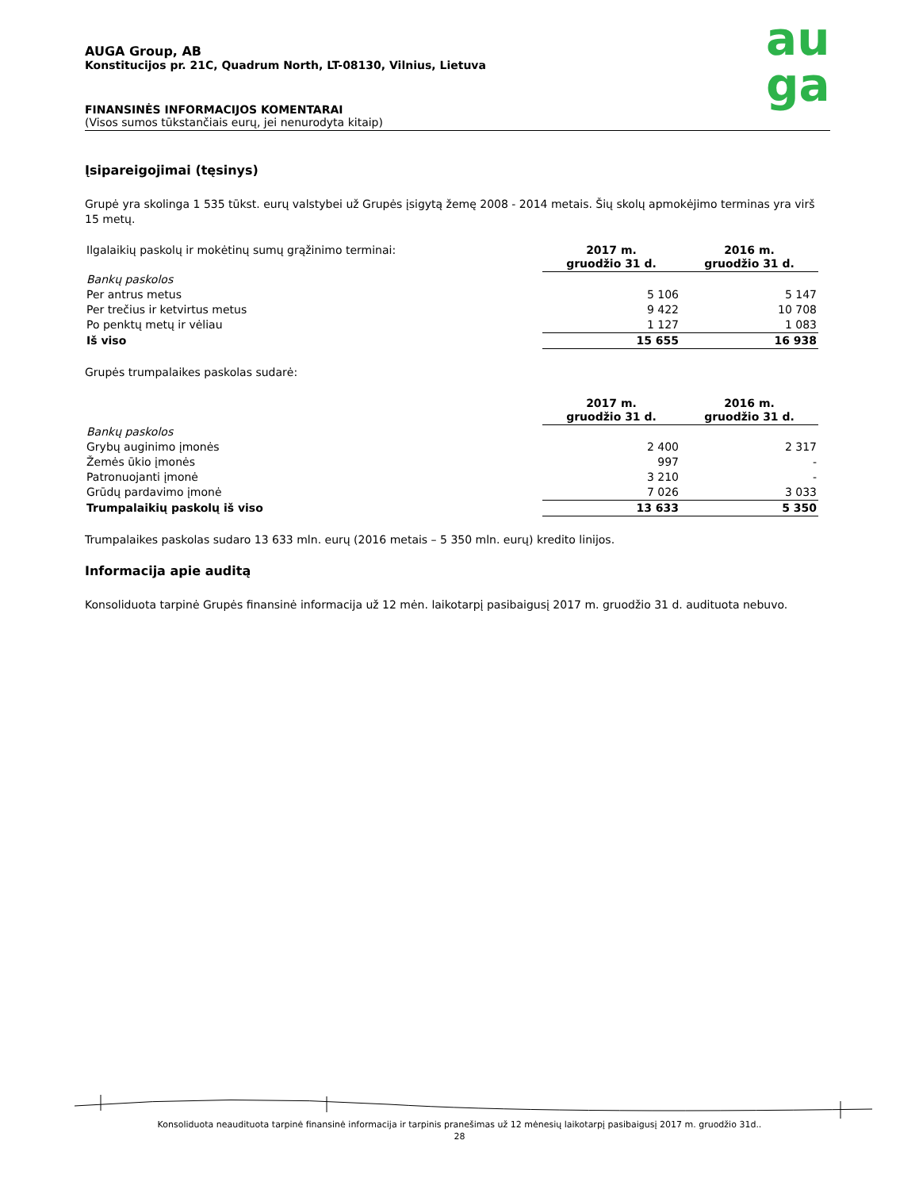au
ga
AUGA Group, AB
Konstitucijos pr. 21C, Quadrum North, LT-08130, Vilnius, Lietuva
FINANSINĖS INFORMACIJOS KOMENTARAI
(Visos sumos tūkstančiais eurų, jei nenurodyta kitaip)
Įsipareigojimai (tęsinys)
Grupė yra skolinga 1 535 tūkst. eurų valstybei už Grupės įsigytą žemę 2008 - 2014 metais. Šių skolų apmokėjimo terminas yra virš 15 metų.
| Ilgalaikių paskolų ir mokėtinų sumų grąžinimo terminai: | 2017 m. gruodžio 31 d. | 2016 m. gruodžio 31 d. |
| Bankų paskolos | | |
| Per antrus metus | 5 106 | 5 147 |
| Per trečius ir ketvirtus metus | 9 422 | 10 708 |
| Po penktų metų ir vėliau | 1 127 | 1 083 |
| Iš viso | 15 655 | 16 938 |
Grupės trumpalaikes paskolas sudarė:
| | 2017 m. gruodžio 31 d. | 2016 m. gruodžio 31 d. |
| Bankų paskolos | | |
| Grybų auginimo įmonės | 2 400 | 2 317 |
| Žemės ūkio įmonės | 997 | - |
| Patronuojanti įmonė | 3 210 | - |
| Grūdų pardavimo įmonė | 7 026 | 3 033 |
| Trumpalaikių paskolų iš viso | 13 633 | 5 350 |
Trumpalaikes paskolas sudaro 13 633 mln. eurų (2016 metais – 5 350 mln. eurų) kredito linijos.
Informacija apie auditą
Konsoliduota tarpinė Grupės finansinė informacija už 12 mėn. laikotarpį pasibaigusį 2017 m. gruodžio 31 d. audituota nebuvo.
Konsoliduota neaudituota tarpinė finansinė informacija ir tarpinis pranešimas už 12 mėnesių laikotarpį pasibaigusį 2017 m. gruodžio 31d..
28